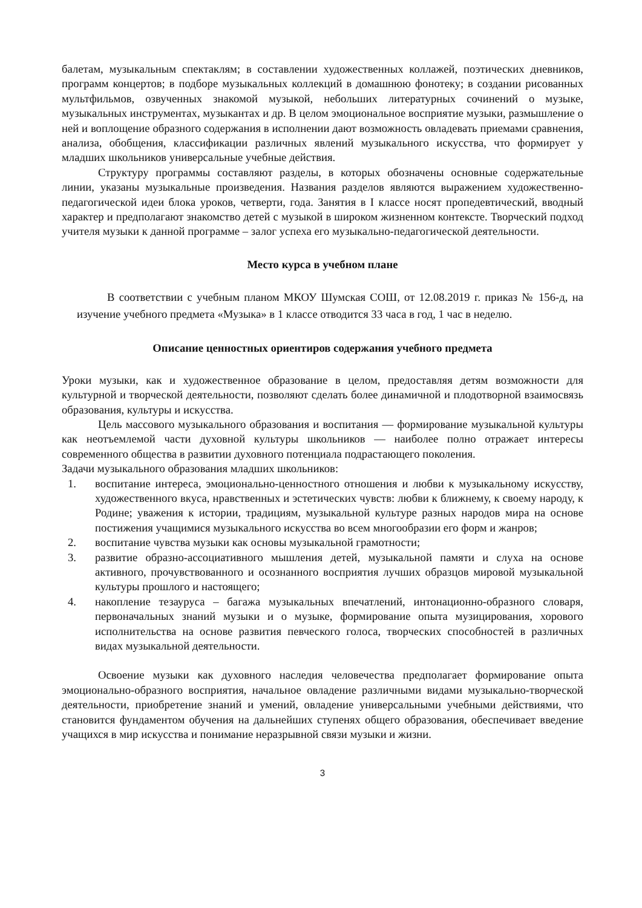балетам, музыкальным спектаклям; в составлении художественных коллажей, поэтических дневников, программ концертов; в подборе музыкальных коллекций в домашнюю фонотеку; в создании рисованных мультфильмов, озвученных знакомой музыкой, небольших литературных сочинений о музыке, музыкальных инструментах, музыкантах и др. В целом эмоциональное восприятие музыки, размышление о ней и воплощение образного содержания в исполнении дают возможность овладевать приемами сравнения, анализа, обобщения, классификации различных явлений музыкального искусства, что формирует у младших школьников универсальные учебные действия.
Структуру программы составляют разделы, в которых обозначены основные содержательные линии, указаны музыкальные произведения. Названия разделов являются выражением художественно-педагогической идеи блока уроков, четверти, года. Занятия в I классе носят пропедевтический, вводный характер и предполагают знакомство детей с музыкой в широком жизненном контексте. Творческий подход учителя музыки к данной программе – залог успеха его музыкально-педагогической деятельности.
Место курса в учебном плане
В соответствии с учебным планом МКОУ Шумская СОШ, от 12.08.2019 г. приказ № 156-д, на изучение учебного предмета «Музыка» в 1 классе отводится 33 часа в год, 1 час в неделю.
Описание ценностных ориентиров содержания учебного предмета
Уроки музыки, как и художественное образование в целом, предоставляя детям возможности для культурной и творческой деятельности, позволяют сделать более динамичной и плодотворной взаимосвязь образования, культуры и искусства.
Цель массового музыкального образования и воспитания — формирование музыкальной культуры как неотъемлемой части духовной культуры школьников — наиболее полно отражает интересы современного общества в развитии духовного потенциала подрастающего поколения.
Задачи музыкального образования младших школьников:
1. воспитание интереса, эмоционально-ценностного отношения и любви к музыкальному искусству, художественного вкуса, нравственных и эстетических чувств: любви к ближнему, к своему народу, к Родине; уважения к истории, традициям, музыкальной культуре разных народов мира на основе постижения учащимися музыкального искусства во всем многообразии его форм и жанров;
2. воспитание чувства музыки как основы музыкальной грамотности;
3. развитие образно-ассоциативного мышления детей, музыкальной памяти и слуха на основе активного, прочувствованного и осознанного восприятия лучших образцов мировой музыкальной культуры прошлого и настоящего;
4. накопление тезауруса – багажа музыкальных впечатлений, интонационно-образного словаря, первоначальных знаний музыки и о музыке, формирование опыта музицирования, хорового исполнительства на основе развития певческого голоса, творческих способностей в различных видах музыкальной деятельности.
Освоение музыки как духовного наследия человечества предполагает формирование опыта эмоционально-образного восприятия, начальное овладение различными видами музыкально-творческой деятельности, приобретение знаний и умений, овладение универсальными учебными действиями, что становится фундаментом обучения на дальнейших ступенях общего образования, обеспечивает введение учащихся в мир искусства и понимание неразрывной связи музыки и жизни.
3